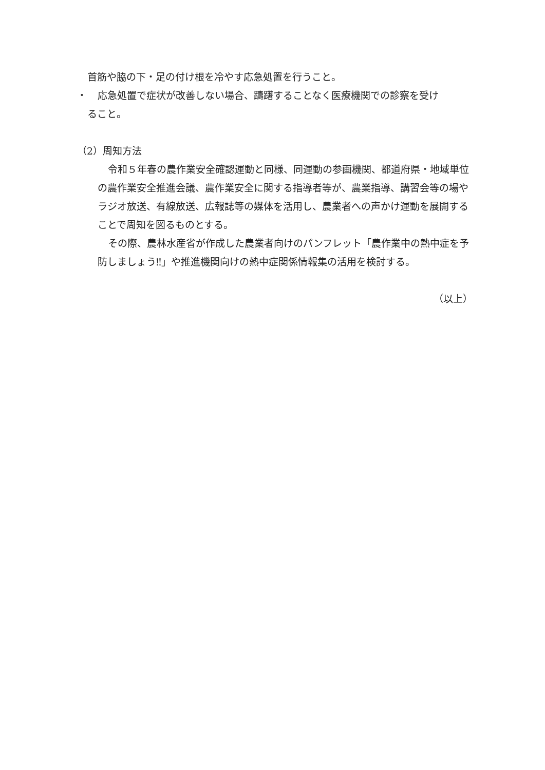首筋や脇の下・足の付け根を冷やす応急処置を行うこと。
・ 応急処置で症状が改善しない場合、躊躇することなく医療機関での診察を受け
ること。
（2）周知方法
令和５年春の農作業安全確認運動と同様、同運動の参画機関、都道府県・地域単位の農作業安全推進会議、農作業安全に関する指導者等が、農業指導、講習会等の場やラジオ放送、有線放送、広報誌等の媒体を活用し、農業者への声かけ運動を展開することで周知を図るものとする。
その際、農林水産省が作成した農業者向けのパンフレット「農作業中の熱中症を予防しましょう‼」や推進機関向けの熱中症関係情報集の活用を検討する。
（以上）